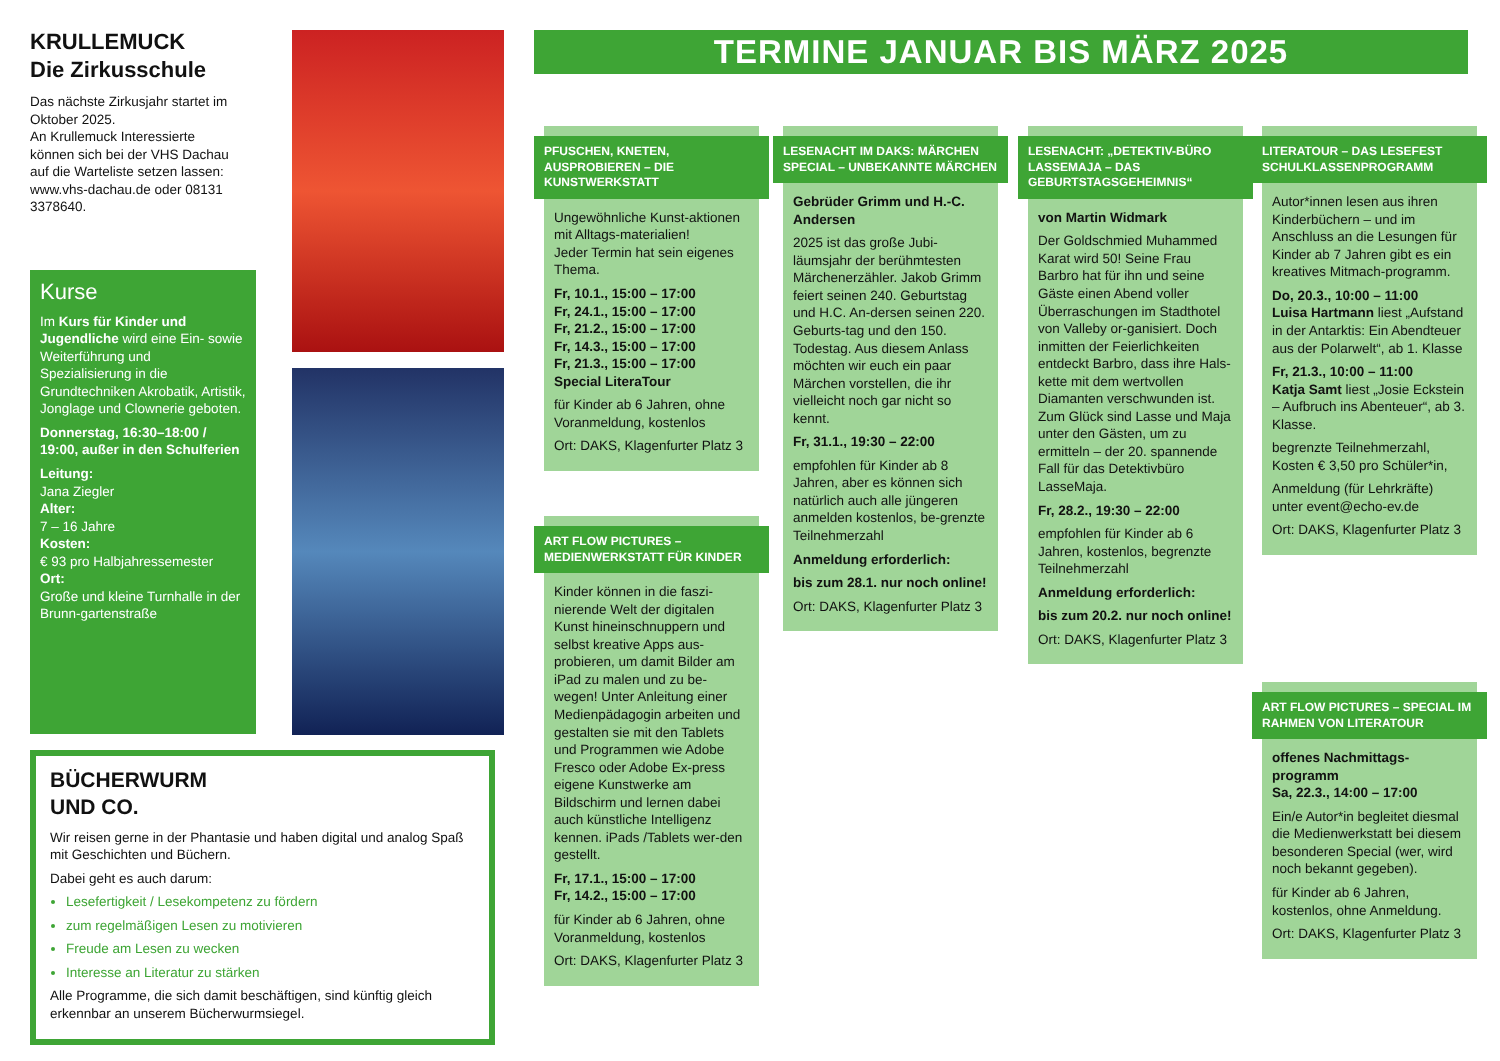KRULLEMUCK
Die Zirkusschule
Das nächste Zirkusjahr startet im Oktober 2025.
An Krullemuck Interessierte können sich bei der VHS Dachau auf die Warteliste setzen lassen: www.vhs-dachau.de oder 08131 3378640.
Kurse
Im Kurs für Kinder und Jugendliche wird eine Ein- sowie Weiterführung und Spezialisierung in die Grundtechniken Akrobatik, Artistik, Jonglage und Clownerie geboten.
Donnerstag, 16:30–18:00 / 19:00, außer in den Schulferien
Leitung:
Jana Ziegler
Alter:
7 – 16 Jahre
Kosten:
€ 93 pro Halbjahressemester
Ort:
Große und kleine Turnhalle in der Brunn-gartenstraße
BÜCHERWURM
UND CO.
Wir reisen gerne in der Phantasie und haben digital und analog Spaß mit Geschichten und Büchern.
Dabei geht es auch darum:
Lesefertigkeit / Lesekompetenz zu fördern
zum regelmäßigen Lesen zu motivieren
Freude am Lesen zu wecken
Interesse an Literatur zu stärken
Alle Programme, die sich damit beschäftigen, sind künftig gleich erkennbar an unserem Bücherwurmsiegel.
TERMINE JANUAR BIS MÄRZ 2025
PFUSCHEN, KNETEN, AUSPROBIEREN – DIE KUNSTWERKSTATT
Ungewöhnliche Kunst-aktionen mit Alltags-materialien!
Jeder Termin hat sein eigenes Thema.
Fr, 10.1., 15:00 – 17:00
Fr, 24.1., 15:00 – 17:00
Fr, 21.2., 15:00 – 17:00
Fr, 14.3., 15:00 – 17:00
Fr, 21.3., 15:00 – 17:00
Special LiteraTour
für Kinder ab 6 Jahren, ohne Voranmeldung, kostenlos
Ort: DAKS, Klagenfurter Platz 3
ART FLOW PICTURES – MEDIENWERKSTATT FÜR KINDER
Kinder können in die faszi-nierende Welt der digitalen Kunst hineinschnuppern und selbst kreative Apps aus-probieren, um damit Bilder am iPad zu malen und zu be-wegen! Unter Anleitung einer Medienpädagogin arbeiten und gestalten sie mit den Tablets und Programmen wie Adobe Fresco oder Adobe Ex-press eigene Kunstwerke am Bildschirm und lernen dabei auch künstliche Intelligenz kennen. iPads /Tablets wer-den gestellt.
Fr, 17.1., 15:00 – 17:00
Fr, 14.2., 15:00 – 17:00
für Kinder ab 6 Jahren, ohne Voranmeldung, kostenlos
Ort: DAKS, Klagenfurter Platz 3
LESENACHT IM DAKS: MÄRCHEN SPECIAL – UNBEKANNTE MÄRCHEN
Gebrüder Grimm und H.-C. Andersen
2025 ist das große Jubi-läumsjahr der berühmtesten Märchenerzähler. Jakob Grimm feiert seinen 240. Geburtstag und H.C. An-dersen seinen 220. Geburts-tag und den 150. Todestag. Aus diesem Anlass möchten wir euch ein paar Märchen vorstellen, die ihr vielleicht noch gar nicht so kennt.
Fr, 31.1., 19:30 – 22:00
empfohlen für Kinder ab 8 Jahren, aber es können sich natürlich auch alle jüngeren anmelden kostenlos, be-grenzte Teilnehmerzahl
Anmeldung erforderlich:
bis zum 28.1. nur noch online!
Ort: DAKS, Klagenfurter Platz 3
LESENACHT: „DETEKTIV-BÜRO LASSEMAJA – DAS GEBURTSTAGSGEHEIMNIS“
von Martin Widmark
Der Goldschmied Muhammed Karat wird 50! Seine Frau Barbro hat für ihn und seine Gäste einen Abend voller Überraschungen im Stadthotel von Valleby or-ganisiert. Doch inmitten der Feierlichkeiten entdeckt Barbro, dass ihre Hals-kette mit dem wertvollen Diamanten verschwunden ist. Zum Glück sind Lasse und Maja unter den Gästen, um zu ermitteln – der 20. spannende Fall für das Detektivbüro LasseMaja.
Fr, 28.2., 19:30 – 22:00
empfohlen für Kinder ab 6 Jahren, kostenlos, begrenzte Teilnehmerzahl
Anmeldung erforderlich:
bis zum 20.2. nur noch online!
Ort: DAKS, Klagenfurter Platz 3
LITERATOUR – DAS LESEFEST SCHULKLASSENPROGRAMM
Autor*innen lesen aus ihren Kinderbüchern – und im Anschluss an die Lesungen für Kinder ab 7 Jahren gibt es ein kreatives Mitmach-programm.
Do, 20.3., 10:00 – 11:00
Luisa Hartmann liest „Aufstand in der Antarktis: Ein Abendteuer aus der Polarwelt“, ab 1. Klasse
Fr, 21.3., 10:00 – 11:00
Katja Samt liest „Josie Eckstein – Aufbruch ins Abenteuer“, ab 3. Klasse.
begrenzte Teilnehmerzahl, Kosten € 3,50 pro Schüler*in,
Anmeldung (für Lehrkräfte) unter event@echo-ev.de
Ort: DAKS, Klagenfurter Platz 3
ART FLOW PICTURES – SPECIAL IM RAHMEN VON LITERATOUR
offenes Nachmittags-programm
Sa, 22.3., 14:00 – 17:00
Ein/e Autor*in begleitet diesmal die Medienwerkstatt bei diesem besonderen Special (wer, wird noch bekannt gegeben).
für Kinder ab 6 Jahren, kostenlos, ohne Anmeldung.
Ort: DAKS, Klagenfurter Platz 3